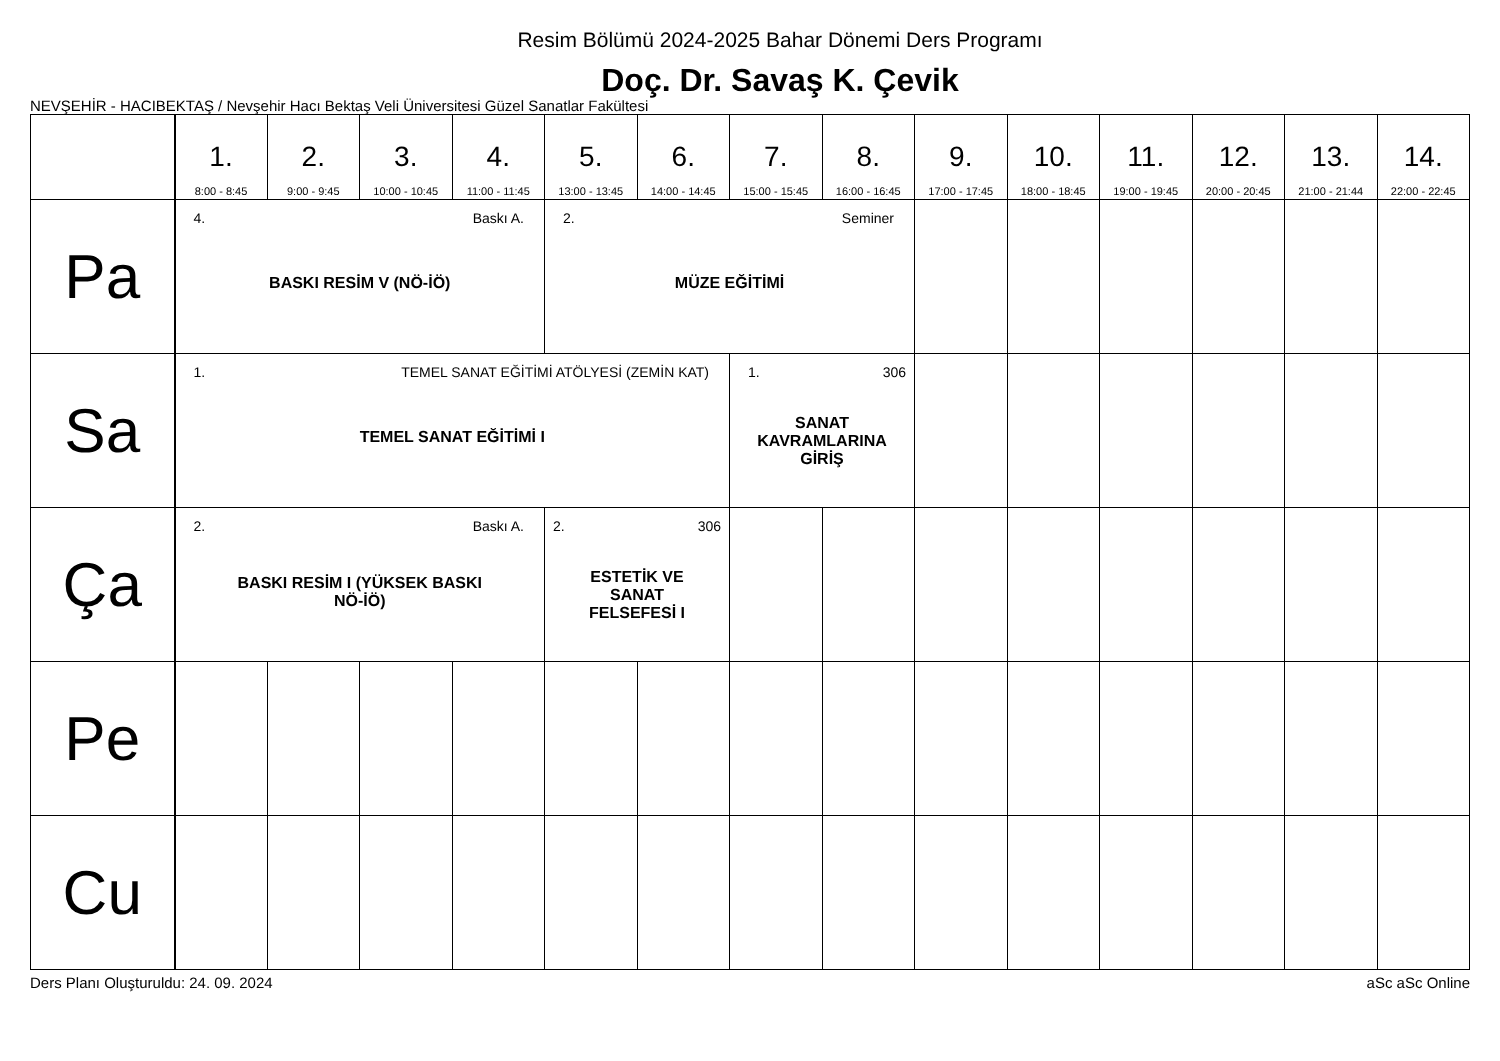Resim Bölümü 2024-2025 Bahar Dönemi Ders Programı
Doç. Dr. Savaş K. Çevik
NEVŞEHİR - HACIBEKTAŞ / Nevşehir Hacı Bektaş Veli Üniversitesi Güzel Sanatlar Fakültesi
| | 1. 8:00 - 8:45 | 2. 9:00 - 9:45 | 3. 10:00 - 10:45 | 4. 11:00 - 11:45 | 5. 13:00 - 13:45 | 6. 14:00 - 14:45 | 7. 15:00 - 15:45 | 8. 16:00 - 16:45 | 9. 17:00 - 17:45 | 10. 18:00 - 18:45 | 11. 19:00 - 19:45 | 12. 20:00 - 20:45 | 13. 21:00 - 21:44 | 14. 22:00 - 22:45 |
| --- | --- | --- | --- | --- | --- | --- | --- | --- | --- | --- | --- | --- | --- | --- |
| Pa | 4. Baskı A. BASKI RESİM V (NÖ-İÖ) | | | | 2. Seminer MÜZE EĞİTİMİ | | | | | | | | | |
| Sa | 1. TEMEL SANAT EĞİTİMİ ATÖLYESİ (ZEMİN KAT) TEMEL SANAT EĞİTİMİ I | | | | | | 1. 306 SANAT KAVRAMLARINA GİRİŞ | | | | | | | |
| Ça | 2. Baskı A. BASKI RESİM I (YÜKSEK BASKI NÖ-İÖ) | | | | 2. 306 ESTETİK VE SANAT FELSEFESİ I | | | | | | | | | |
| Pe | | | | | | | | | | | | | | |
| Cu | | | | | | | | | | | | | | |
Ders Planı Oluşturuldu: 24. 09. 2024 aSc aSc Online